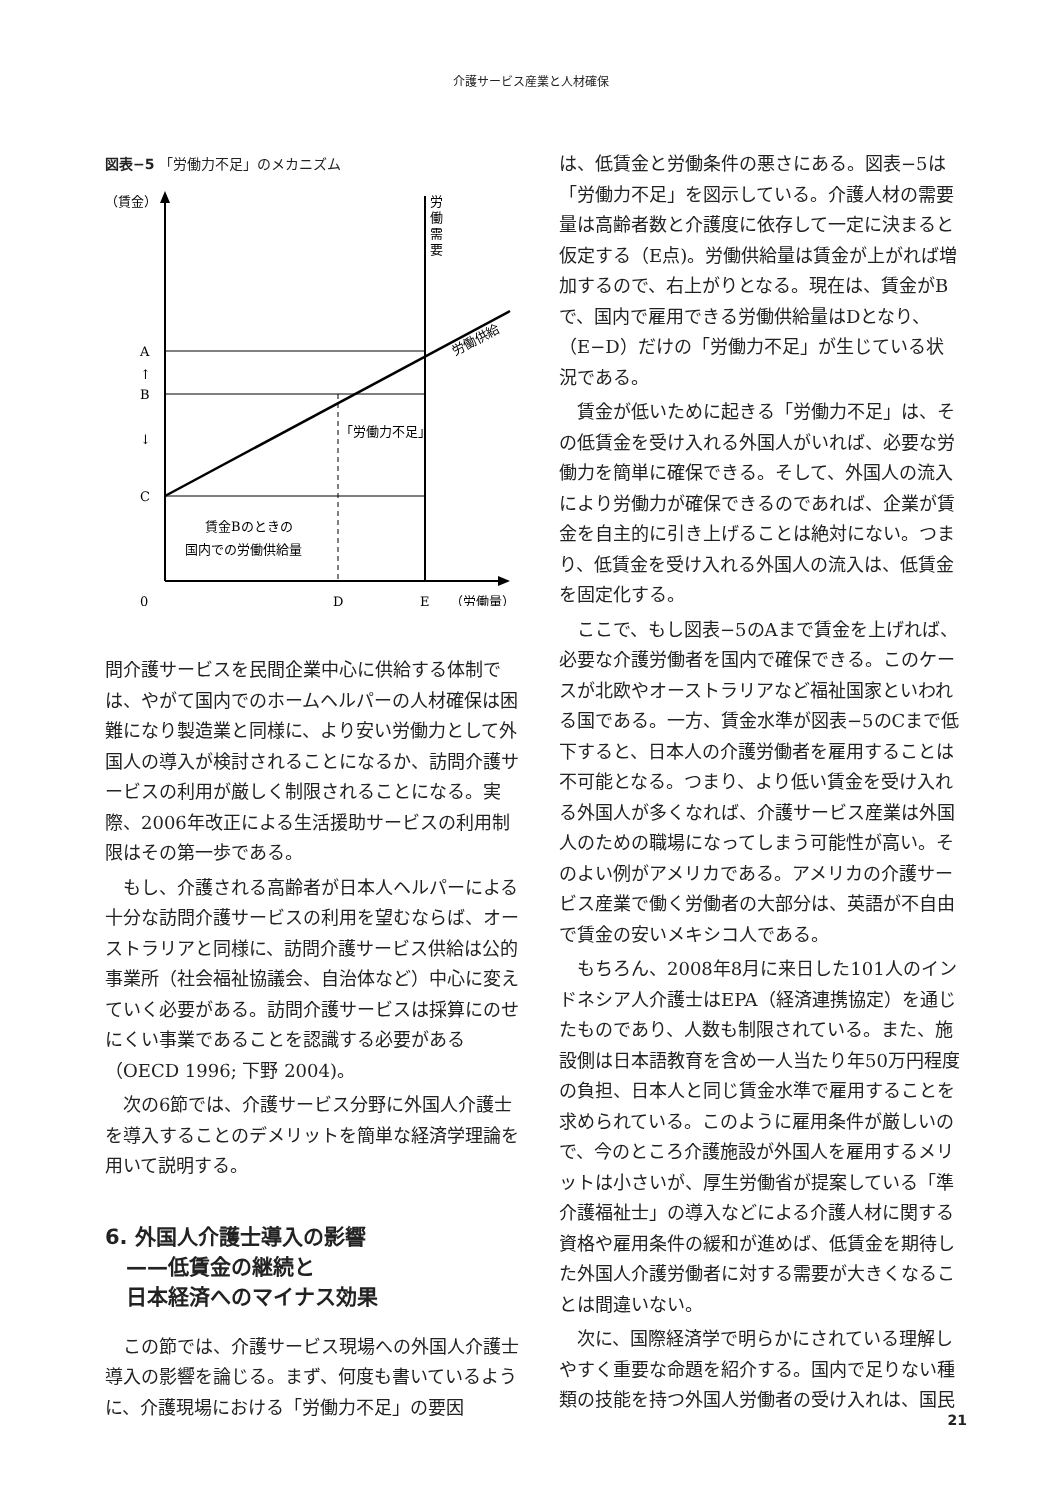介護サービス産業と人材確保
図表−5 「労働力不足」のメカニズム
（賃金）
労
働
需
要
労働供給
A
↑
B
↓
C
「労働力不足」
賃金Bのときの
国内での労働供給量
0
D
E
（労働量）
問介護サービスを民間企業中心に供給する体制では、やがて国内でのホームヘルパーの人材確保は困難になり製造業と同様に、より安い労働力として外国人の導入が検討されることになるか、訪問介護サービスの利用が厳しく制限されることになる。実際、2006年改正による生活援助サービスの利用制限はその第一歩である。
　もし、介護される高齢者が日本人ヘルパーによる十分な訪問介護サービスの利用を望むならば、オーストラリアと同様に、訪問介護サービス供給は公的事業所（社会福祉協議会、自治体など）中心に変えていく必要がある。訪問介護サービスは採算にのせにくい事業であることを認識する必要がある（OECD 1996; 下野 2004)。
　次の6節では、介護サービス分野に外国人介護士を導入することのデメリットを簡単な経済学理論を用いて説明する。
6. 外国人介護士導入の影響
　——低賃金の継続と
　日本経済へのマイナス効果
　この節では、介護サービス現場への外国人介護士導入の影響を論じる。まず、何度も書いているように、介護現場における「労働力不足」の要因
は、低賃金と労働条件の悪さにある。図表−5は「労働力不足」を図示している。介護人材の需要量は高齢者数と介護度に依存して一定に決まると仮定する（E点)。労働供給量は賃金が上がれば増加するので、右上がりとなる。現在は、賃金がBで、国内で雇用できる労働供給量はDとなり、（E−D）だけの「労働力不足」が生じている状況である。
　賃金が低いために起きる「労働力不足」は、その低賃金を受け入れる外国人がいれば、必要な労働力を簡単に確保できる。そして、外国人の流入により労働力が確保できるのであれば、企業が賃金を自主的に引き上げることは絶対にない。つまり、低賃金を受け入れる外国人の流入は、低賃金を固定化する。
　ここで、もし図表−5のAまで賃金を上げれば、必要な介護労働者を国内で確保できる。このケースが北欧やオーストラリアなど福祉国家といわれる国である。一方、賃金水準が図表−5のCまで低下すると、日本人の介護労働者を雇用することは不可能となる。つまり、より低い賃金を受け入れる外国人が多くなれば、介護サービス産業は外国人のための職場になってしまう可能性が高い。そのよい例がアメリカである。アメリカの介護サービス産業で働く労働者の大部分は、英語が不自由で賃金の安いメキシコ人である。
　もちろん、2008年8月に来日した101人のインドネシア人介護士はEPA（経済連携協定）を通じたものであり、人数も制限されている。また、施設側は日本語教育を含め一人当たり年50万円程度の負担、日本人と同じ賃金水準で雇用することを求められている。このように雇用条件が厳しいので、今のところ介護施設が外国人を雇用するメリットは小さいが、厚生労働省が提案している「準介護福祉士」の導入などによる介護人材に関する資格や雇用条件の緩和が進めば、低賃金を期待した外国人介護労働者に対する需要が大きくなることは間違いない。
　次に、国際経済学で明らかにされている理解しやすく重要な命題を紹介する。国内で足りない種類の技能を持つ外国人労働者の受け入れは、国民
21